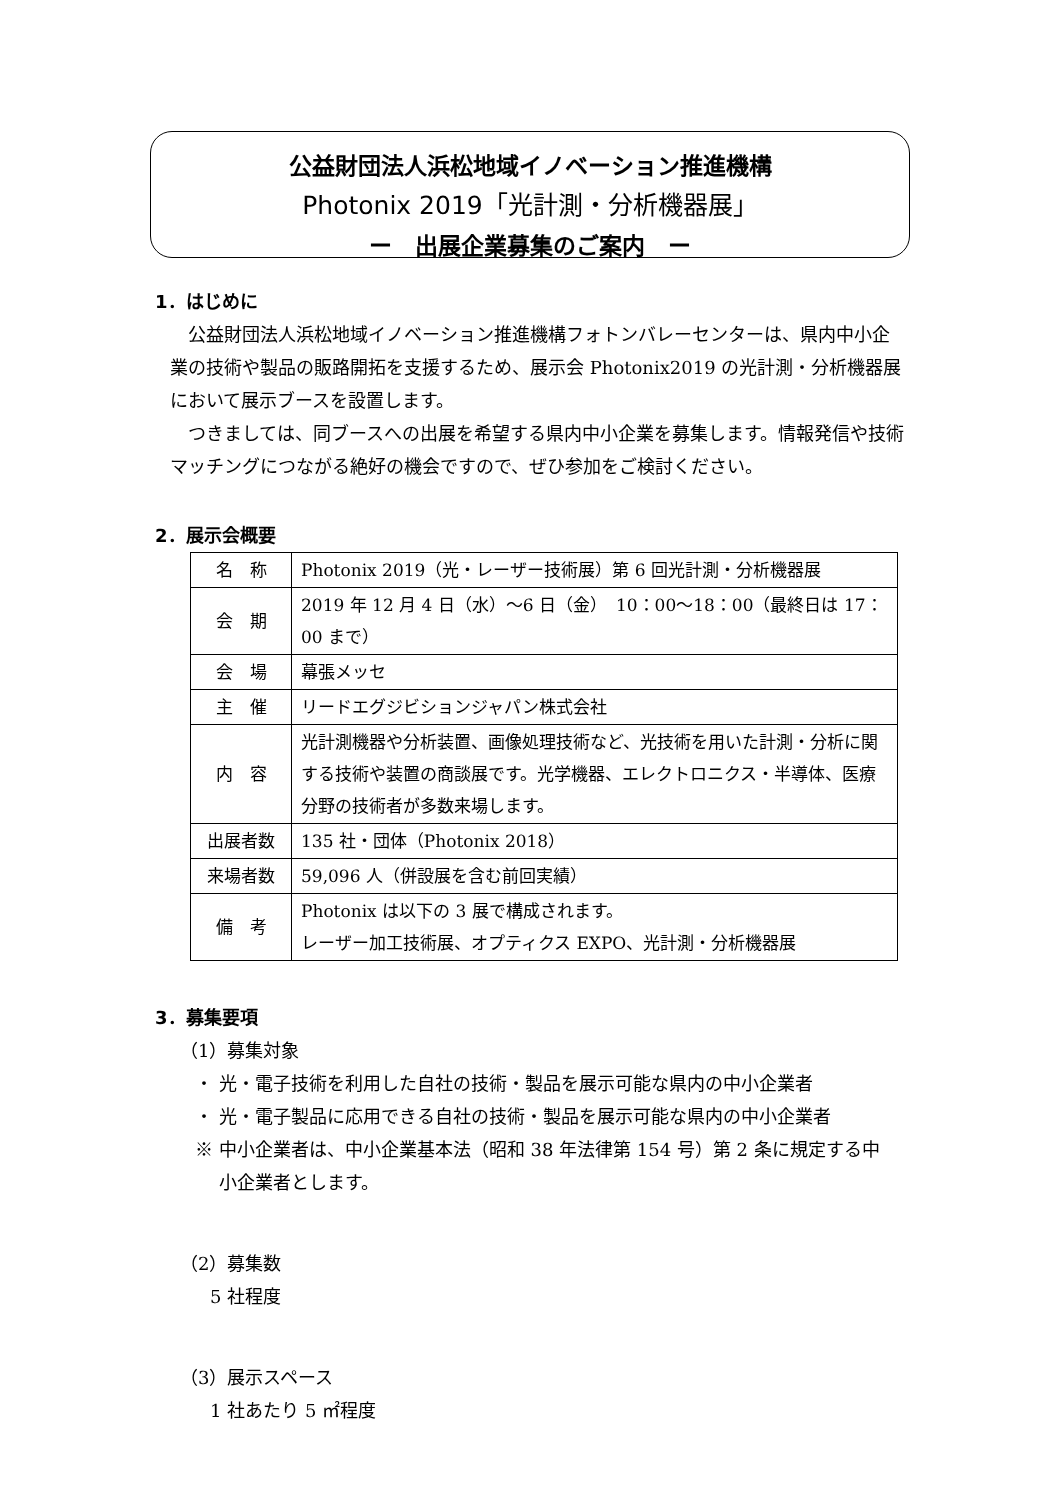公益財団法人浜松地域イノベーション推進機構
Photonix 2019「光計測・分析機器展」
ー　出展企業募集のご案内　ー
1．はじめに
公益財団法人浜松地域イノベーション推進機構フォトンバレーセンターは、県内中小企業の技術や製品の販路開拓を支援するため、展示会 Photonix2019 の光計測・分析機器展において展示ブースを設置します。
つきましては、同ブースへの出展を希望する県内中小企業を募集します。情報発信や技術マッチングにつながる絶好の機会ですので、ぜひ参加をご検討ください。
2．展示会概要
| 名 称 | Photonix 2019（光・レーザー技術展）第 6 回光計測・分析機器展 |
| 会 期 | 2019 年 12 月 4 日（水）～6 日（金） 10：00～18：00（最終日は 17：00 まで） |
| 会 場 | 幕張メッセ |
| 主 催 | リードエグジビションジャパン株式会社 |
| 内 容 | 光計測機器や分析装置、画像処理技術など、光技術を用いた計測・分析に関する技術や装置の商談展です。光学機器、エレクトロニクス・半導体、医療分野の技術者が多数来場します。 |
| 出展者数 | 135 社・団体（Photonix 2018） |
| 来場者数 | 59,096 人（併設展を含む前回実績） |
| 備 考 | Photonix は以下の 3 展で構成されます。 レーザー加工技術展、オプティクス EXPO、光計測・分析機器展 |
3．募集要項
（1）募集対象
・ 光・電子技術を利用した自社の技術・製品を展示可能な県内の中小企業者
・ 光・電子製品に応用できる自社の技術・製品を展示可能な県内の中小企業者
※ 中小企業者は、中小企業基本法（昭和 38 年法律第 154 号）第 2 条に規定する中
　 小企業者とします。
（2）募集数
5 社程度
（3）展示スペース
1 社あたり 5 ㎡程度